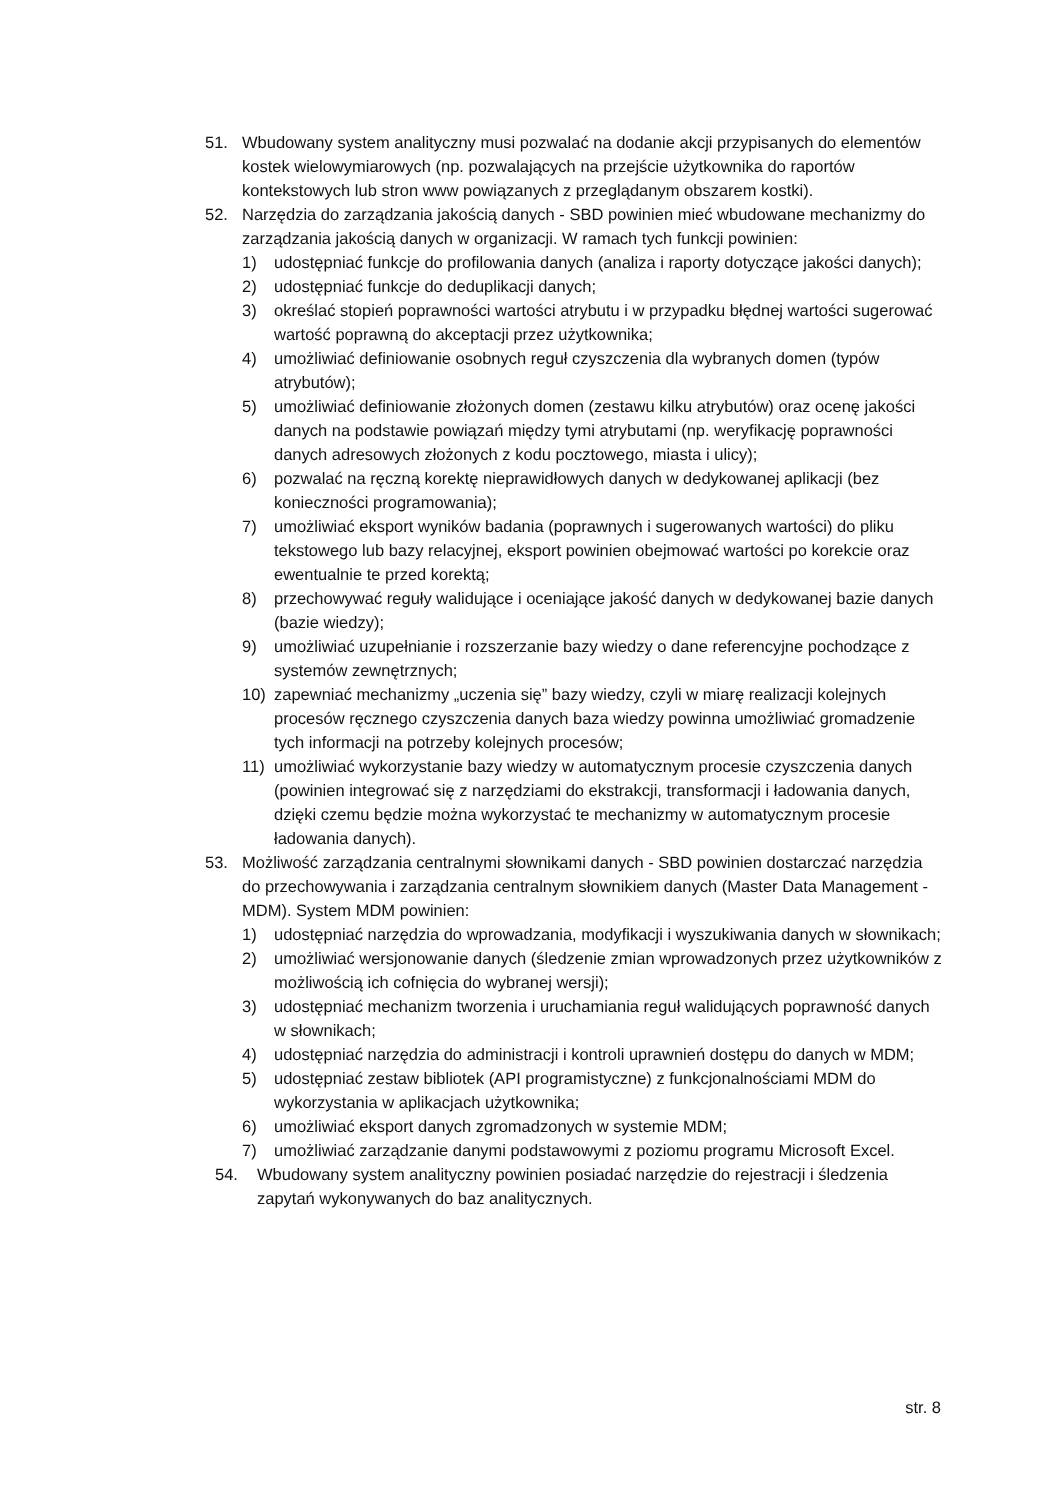51. Wbudowany system analityczny musi pozwalać na dodanie akcji przypisanych do elementów kostek wielowymiarowych (np. pozwalających na przejście użytkownika do raportów kontekstowych lub stron www powiązanych z przeglądanym obszarem kostki).
52. Narzędzia do zarządzania jakością danych - SBD powinien mieć wbudowane mechanizmy do zarządzania jakością danych w organizacji. W ramach tych funkcji powinien:
1) udostępniać funkcje do profilowania danych (analiza i raporty dotyczące jakości danych);
2) udostępniać funkcje do deduplikacji danych;
3) określać stopień poprawności wartości atrybutu i w przypadku błędnej wartości sugerować wartość poprawną do akceptacji przez użytkownika;
4) umożliwiać definiowanie osobnych reguł czyszczenia dla wybranych domen (typów atrybutów);
5) umożliwiać definiowanie złożonych domen (zestawu kilku atrybutów) oraz ocenę jakości danych na podstawie powiązań między tymi atrybutami (np. weryfikację poprawności danych adresowych złożonych z kodu pocztowego, miasta i ulicy);
6) pozwalać na ręczną korektę nieprawidłowych danych w dedykowanej aplikacji (bez konieczności programowania);
7) umożliwiać eksport wyników badania (poprawnych i sugerowanych wartości) do pliku tekstowego lub bazy relacyjnej, eksport powinien obejmować wartości po korekcie oraz ewentualnie te przed korektą;
8) przechowywać reguły walidujące i oceniające jakość danych w dedykowanej bazie danych (bazie wiedzy);
9) umożliwiać uzupełnianie i rozszerzanie bazy wiedzy o dane referencyjne pochodzące z systemów zewnętrznych;
10) zapewniać mechanizmy „uczenia się” bazy wiedzy, czyli w miarę realizacji kolejnych procesów ręcznego czyszczenia danych baza wiedzy powinna umożliwiać gromadzenie tych informacji na potrzeby kolejnych procesów;
11) umożliwiać wykorzystanie bazy wiedzy w automatycznym procesie czyszczenia danych (powinien integrować się z narzędziami do ekstrakcji, transformacji i ładowania danych, dzięki czemu będzie można wykorzystać te mechanizmy w automatycznym procesie ładowania danych).
53. Możliwość zarządzania centralnymi słownikami danych - SBD powinien dostarczać narzędzia do przechowywania i zarządzania centralnym słownikiem danych (Master Data Management - MDM). System MDM powinien:
1) udostępniać narzędzia do wprowadzania, modyfikacji i wyszukiwania danych w słownikach;
2) umożliwiać wersjonowanie danych (śledzenie zmian wprowadzonych przez użytkowników z możliwością ich cofnięcia do wybranej wersji);
3) udostępniać mechanizm tworzenia i uruchamiania reguł walidujących poprawność danych w słownikach;
4) udostępniać narzędzia do administracji i kontroli uprawnień dostępu do danych w MDM;
5) udostępniać zestaw bibliotek (API programistyczne) z funkcjonalnościami MDM do wykorzystania w aplikacjach użytkownika;
6) umożliwiać eksport danych zgromadzonych w systemie MDM;
7) umożliwiać zarządzanie danymi podstawowymi z poziomu programu Microsoft Excel.
54. Wbudowany system analityczny powinien posiadać narzędzie do rejestracji i śledzenia zapytań wykonywanych do baz analitycznych.
str. 8